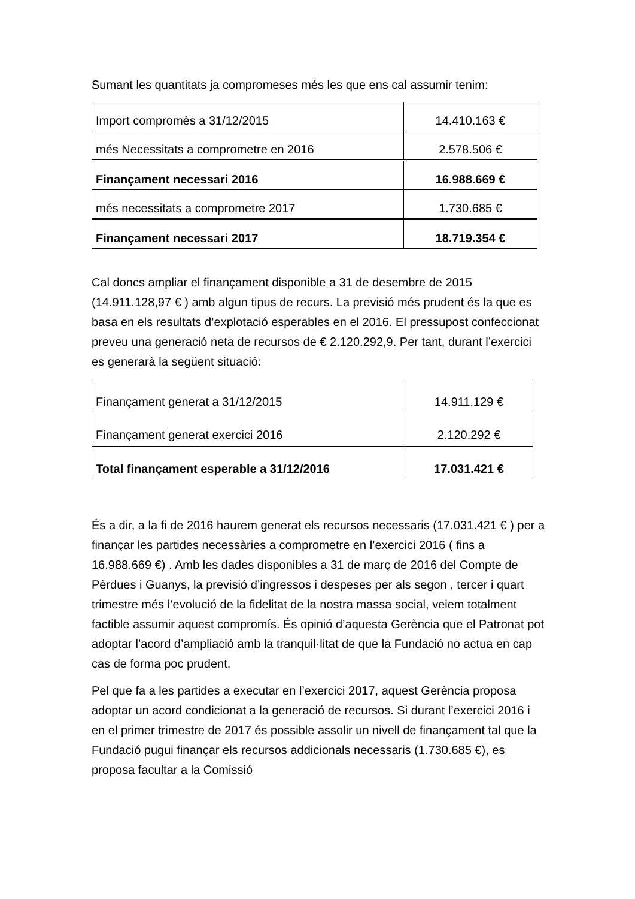Sumant les quantitats ja compromeses més les que ens cal assumir tenim:
| Import compromès a 31/12/2015 | 14.410.163 € |
| més Necessitats a comprometre en 2016 | 2.578.506 € |
| Finançament necessari 2016 | 16.988.669 € |
| més necessitats a comprometre 2017 | 1.730.685 € |
| Finançament necessari 2017 | 18.719.354 € |
Cal doncs ampliar el finançament disponible a 31 de desembre de 2015 (14.911.128,97 € ) amb algun tipus de recurs. La previsió més prudent és la que es basa en els resultats d’explotació esperables en el 2016. El pressupost confeccionat preveu una generació neta de recursos de € 2.120.292,9. Per tant, durant l’exercici es generarà la següent situació:
| Finançament generat a 31/12/2015 | 14.911.129 € |
| Finançament generat exercici 2016 | 2.120.292 € |
| Total finançament esperable a 31/12/2016 | 17.031.421 € |
És a dir, a la fi de 2016 haurem generat els recursos necessaris (17.031.421 € ) per a finançar les partides necessàries a comprometre en l’exercici 2016 ( fins a 16.988.669 €) . Amb les dades disponibles a 31 de març de 2016 del Compte de Pèrdues i Guanys, la previsió d’ingressos i despeses per als segon , tercer i quart trimestre més l’evolució de la fidelitat de la nostra massa social, veiem totalment factible assumir aquest compromís. És opinió d’aquesta Gerència que el Patronat pot adoptar l’acord d’ampliació amb la tranquil·litat de que la Fundació no actua en cap cas de forma poc prudent.
Pel que fa a les partides a executar en l’exercici 2017, aquest Gerència proposa adoptar un acord condicionat a la generació de recursos. Si durant l’exercici 2016 i en el primer trimestre de 2017 és possible assolir un nivell de finançament tal que la Fundació pugui finançar els recursos addicionals necessaris (1.730.685 €), es proposa facultar a la Comissió